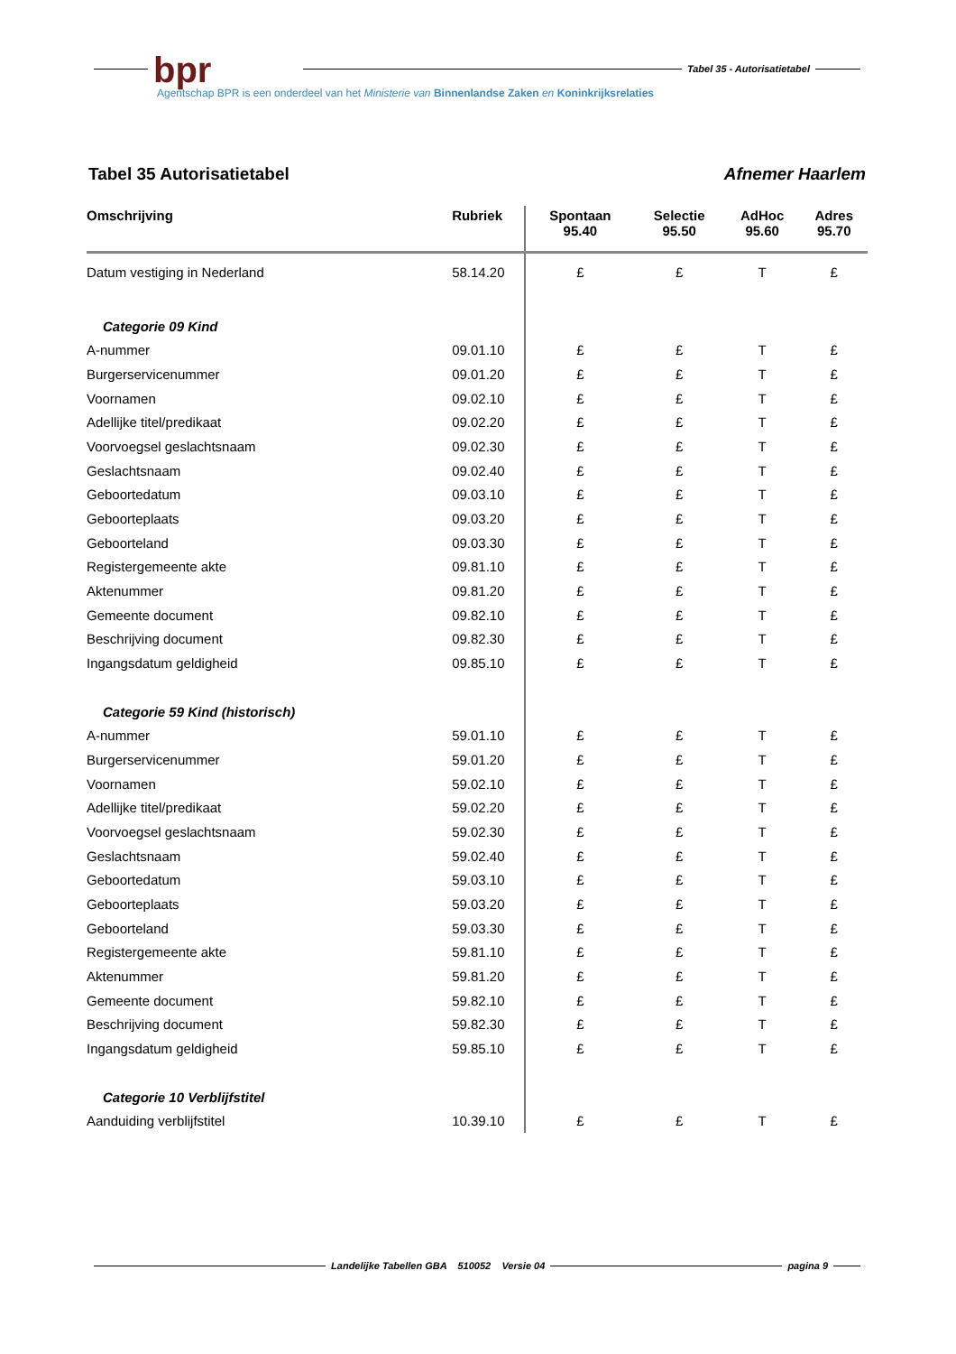bpr
Tabel 35 - Autorisatietabel
Agentschap BPR is een onderdeel van het Ministerie van Binnenlandse Zaken en Koninkrijksrelaties
Tabel 35 Autorisatietabel Afnemer Haarlem
| Omschrijving | Rubriek | Spontaan 95.40 | Selectie 95.50 | AdHoc 95.60 | Adres 95.70 |
| --- | --- | --- | --- | --- | --- |
| Datum vestiging in Nederland | 58.14.20 | £ | £ | T | £ |
| Categorie 09 Kind | | | | | |
| A-nummer | 09.01.10 | £ | £ | T | £ |
| Burgerservicenummer | 09.01.20 | £ | £ | T | £ |
| Voornamen | 09.02.10 | £ | £ | T | £ |
| Adellijke titel/predikaat | 09.02.20 | £ | £ | T | £ |
| Voorvoegsel geslachtsnaam | 09.02.30 | £ | £ | T | £ |
| Geslachtsnaam | 09.02.40 | £ | £ | T | £ |
| Geboortedatum | 09.03.10 | £ | £ | T | £ |
| Geboorteplaats | 09.03.20 | £ | £ | T | £ |
| Geboorteland | 09.03.30 | £ | £ | T | £ |
| Registergemeente akte | 09.81.10 | £ | £ | T | £ |
| Aktenummer | 09.81.20 | £ | £ | T | £ |
| Gemeente document | 09.82.10 | £ | £ | T | £ |
| Beschrijving document | 09.82.30 | £ | £ | T | £ |
| Ingangsdatum geldigheid | 09.85.10 | £ | £ | T | £ |
| Categorie 59 Kind (historisch) | | | | | |
| A-nummer | 59.01.10 | £ | £ | T | £ |
| Burgerservicenummer | 59.01.20 | £ | £ | T | £ |
| Voornamen | 59.02.10 | £ | £ | T | £ |
| Adellijke titel/predikaat | 59.02.20 | £ | £ | T | £ |
| Voorvoegsel geslachtsnaam | 59.02.30 | £ | £ | T | £ |
| Geslachtsnaam | 59.02.40 | £ | £ | T | £ |
| Geboortedatum | 59.03.10 | £ | £ | T | £ |
| Geboorteplaats | 59.03.20 | £ | £ | T | £ |
| Geboorteland | 59.03.30 | £ | £ | T | £ |
| Registergemeente akte | 59.81.10 | £ | £ | T | £ |
| Aktenummer | 59.81.20 | £ | £ | T | £ |
| Gemeente document | 59.82.10 | £ | £ | T | £ |
| Beschrijving document | 59.82.30 | £ | £ | T | £ |
| Ingangsdatum geldigheid | 59.85.10 | £ | £ | T | £ |
| Categorie 10 Verblijfstitel | | | | | |
| Aanduiding verblijfstitel | 10.39.10 | £ | £ | T | £ |
Landelijke Tabellen GBA 510052 Versie 04 pagina 9